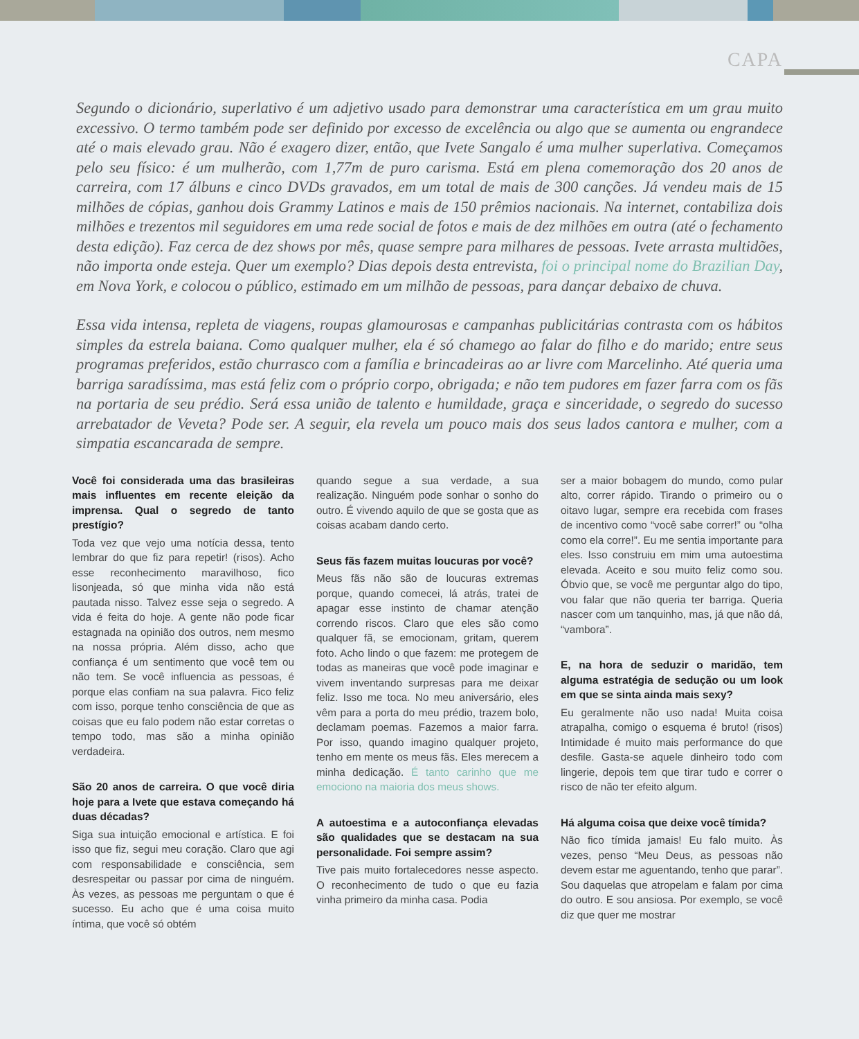CAPA
Segundo o dicionário, superlativo é um adjetivo usado para demonstrar uma característica em um grau muito excessivo. O termo também pode ser definido por excesso de excelência ou algo que se aumenta ou engrandece até o mais elevado grau. Não é exagero dizer, então, que Ivete Sangalo é uma mulher superlativa. Começamos pelo seu físico: é um mulherão, com 1,77m de puro carisma. Está em plena comemoração dos 20 anos de carreira, com 17 álbuns e cinco DVDs gravados, em um total de mais de 300 canções. Já vendeu mais de 15 milhões de cópias, ganhou dois Grammy Latinos e mais de 150 prêmios nacionais. Na internet, contabiliza dois milhões e trezentos mil seguidores em uma rede social de fotos e mais de dez milhões em outra (até o fechamento desta edição). Faz cerca de dez shows por mês, quase sempre para milhares de pessoas. Ivete arrasta multidões, não importa onde esteja. Quer um exemplo? Dias depois desta entrevista, foi o principal nome do Brazilian Day, em Nova York, e colocou o público, estimado em um milhão de pessoas, para dançar debaixo de chuva.
Essa vida intensa, repleta de viagens, roupas glamourosas e campanhas publicitárias contrasta com os hábitos simples da estrela baiana. Como qualquer mulher, ela é só chamego ao falar do filho e do marido; entre seus programas preferidos, estão churrasco com a família e brincadeiras ao ar livre com Marcelinho. Até queria uma barriga saradíssima, mas está feliz com o próprio corpo, obrigada; e não tem pudores em fazer farra com os fãs na portaria de seu prédio. Será essa união de talento e humildade, graça e sinceridade, o segredo do sucesso arrebatador de Veveta? Pode ser. A seguir, ela revela um pouco mais dos seus lados cantora e mulher, com a simpatia escancarada de sempre.
Você foi considerada uma das brasileiras mais influentes em recente eleição da imprensa. Qual o segredo de tanto prestígio?
Toda vez que vejo uma notícia dessa, tento lembrar do que fiz para repetir! (risos). Acho esse reconhecimento maravilhoso, fico lisonjeada, só que minha vida não está pautada nisso. Talvez esse seja o segredo. A vida é feita do hoje. A gente não pode ficar estagnada na opinião dos outros, nem mesmo na nossa própria. Além disso, acho que confiança é um sentimento que você tem ou não tem. Se você influencia as pessoas, é porque elas confiam na sua palavra. Fico feliz com isso, porque tenho consciência de que as coisas que eu falo podem não estar corretas o tempo todo, mas são a minha opinião verdadeira.
São 20 anos de carreira. O que você diria hoje para a Ivete que estava começando há duas décadas?
Siga sua intuição emocional e artística. E foi isso que fiz, segui meu coração. Claro que agi com responsabilidade e consciência, sem desrespeitar ou passar por cima de ninguém. Às vezes, as pessoas me perguntam o que é sucesso. Eu acho que é uma coisa muito íntima, que você só obtém
quando segue a sua verdade, a sua realização. Ninguém pode sonhar o sonho do outro. É vivendo aquilo de que se gosta que as coisas acabam dando certo.
Seus fãs fazem muitas loucuras por você?
Meus fãs não são de loucuras extremas porque, quando comecei, lá atrás, tratei de apagar esse instinto de chamar atenção correndo riscos. Claro que eles são como qualquer fã, se emocionam, gritam, querem foto. Acho lindo o que fazem: me protegem de todas as maneiras que você pode imaginar e vivem inventando surpresas para me deixar feliz. Isso me toca. No meu aniversário, eles vêm para a porta do meu prédio, trazem bolo, declamam poemas. Fazemos a maior farra. Por isso, quando imagino qualquer projeto, tenho em mente os meus fãs. Eles merecem a minha dedicação. É tanto carinho que me emociono na maioria dos meus shows.
A autoestima e a autoconfiança elevadas são qualidades que se destacam na sua personalidade. Foi sempre assim?
Tive pais muito fortalecedores nesse aspecto. O reconhecimento de tudo o que eu fazia vinha primeiro da minha casa. Podia
ser a maior bobagem do mundo, como pular alto, correr rápido. Tirando o primeiro ou o oitavo lugar, sempre era recebida com frases de incentivo como “você sabe correr!” ou “olha como ela corre!”. Eu me sentia importante para eles. Isso construiu em mim uma autoestima elevada. Aceito e sou muito feliz como sou. Óbvio que, se você me perguntar algo do tipo, vou falar que não queria ter barriga. Queria nascer com um tanquinho, mas, já que não dá, “vambora”.
E, na hora de seduzir o maridão, tem alguma estratégia de sedução ou um look em que se sinta ainda mais sexy?
Eu geralmente não uso nada! Muita coisa atrapalha, comigo o esquema é bruto! (risos) Intimidade é muito mais performance do que desfile. Gasta-se aquele dinheiro todo com lingerie, depois tem que tirar tudo e correr o risco de não ter efeito algum.
Há alguma coisa que deixe você tímida?
Não fico tímida jamais! Eu falo muito. Às vezes, penso “Meu Deus, as pessoas não devem estar me aguentando, tenho que parar”. Sou daquelas que atropelam e falam por cima do outro. E sou ansiosa. Por exemplo, se você diz que quer me mostrar